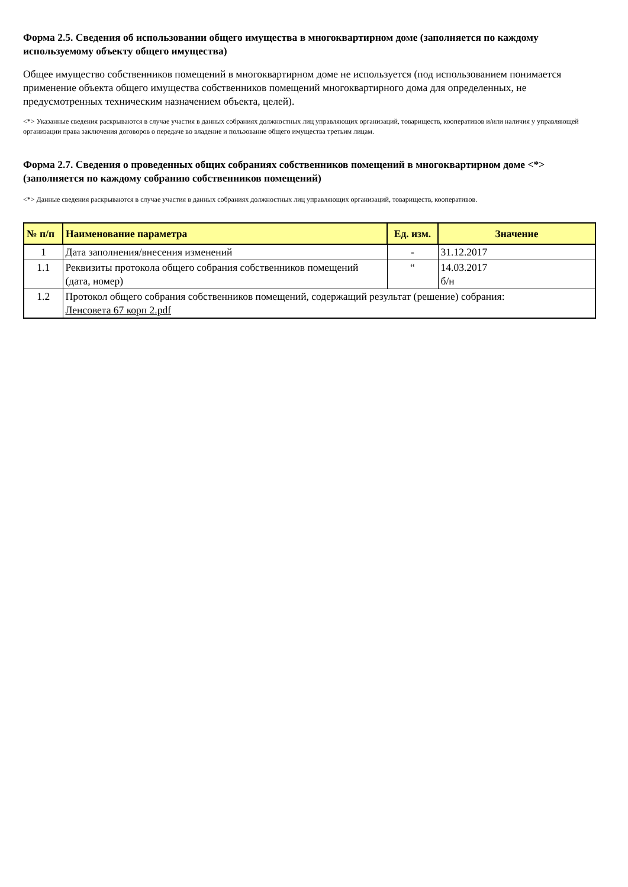Форма 2.5. Сведения об использовании общего имущества в многоквартирном доме (заполняется по каждому используемому объекту общего имущества)
Общее имущество собственников помещений в многоквартирном доме не используется (под использованием понимается применение объекта общего имущества собственников помещений многоквартирного дома для определенных, не предусмотренных техническим назначением объекта, целей).
<*> Указанные сведения раскрываются в случае участия в данных собраниях должностных лиц управляющих организаций, товариществ, кооперативов и/или наличия у управляющей организации права заключения договоров о передаче во владение и пользование общего имущества третьим лицам.
Форма 2.7. Сведения о проведенных общих собраниях собственников помещений в многоквартирном доме <*> (заполняется по каждому собранию собственников помещений)
<*> Данные сведения раскрываются в случае участия в данных собраниях должностных лиц управляющих организаций, товариществ, кооперативов.
| № п/п | Наименование параметра | Ед. изм. | Значение |
| --- | --- | --- | --- |
| 1 | Дата заполнения/внесения изменений | - | 31.12.2017 |
| 1.1 | Реквизиты протокола общего собрания собственников помещений (дата, номер) | “ | 14.03.2017 б/н |
| 1.2 | Протокол общего собрания собственников помещений, содержащий результат (решение) собрания: Ленсовета 67 корп 2.pdf | | |